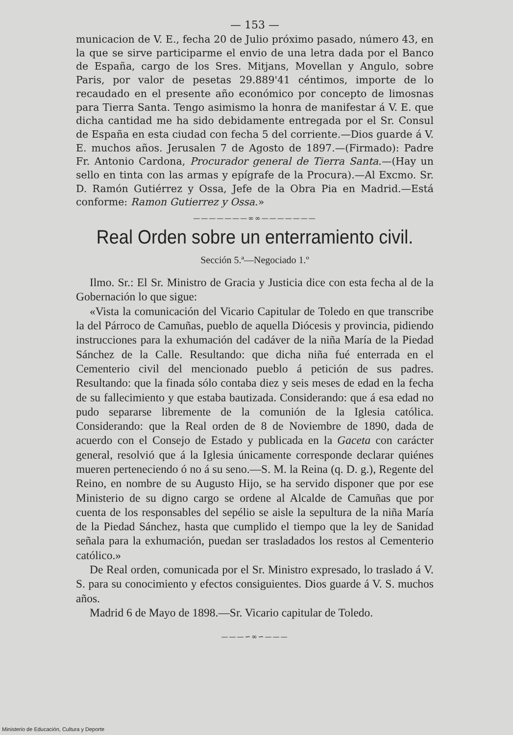— 153 —
municacion de V. E., fecha 20 de Julio próximo pasado, número 43, en la que se sirve participarme el envio de una letra dada por el Banco de España, cargo de los Sres. Mitjans, Movellan y Angulo, sobre Paris, por valor de pesetas 29.889'41 céntimos, importe de lo recaudado en el presente año económico por concepto de limosnas para Tierra Santa. Tengo asimismo la honra de manifestar á V. E. que dicha cantidad me ha sido debidamente entregada por el Sr. Consul de España en esta ciudad con fecha 5 del corriente.—Dios guarde á V. E. muchos años. Jerusalen 7 de Agosto de 1897.—(Firmado): Padre Fr. Antonio Cardona, Procurador general de Tierra Santa.—(Hay un sello en tinta con las armas y epígrafe de la Procura).—Al Excmo. Sr. D. Ramón Gutiérrez y Ossa, Jefe de la Obra Pia en Madrid.—Está conforme: Ramon Gutierrez y Ossa.»
———————∞∞———————
Real Orden sobre un enterramiento civil.
Sección 5.ª—Negociado 1.º
Ilmo. Sr.: El Sr. Ministro de Gracia y Justicia dice con esta fecha al de la Gobernación lo que sigue:
«Vista la comunicación del Vicario Capitular de Toledo en que transcribe la del Párroco de Camuñas, pueblo de aquella Diócesis y provincia, pidiendo instrucciones para la exhumación del cadáver de la niña María de la Piedad Sánchez de la Calle. Resultando: que dicha niña fué enterrada en el Cementerio civil del mencionado pueblo á petición de sus padres. Resultando: que la finada sólo contaba diez y seis meses de edad en la fecha de su fallecimiento y que estaba bautizada. Considerando: que á esa edad no pudo separarse libremente de la comunión de la Iglesia católica. Considerando: que la Real orden de 8 de Noviembre de 1890, dada de acuerdo con el Consejo de Estado y publicada en la Gaceta con carácter general, resolvió que á la Iglesia únicamente corresponde declarar quiénes mueren perteneciendo ó no á su seno.—S. M. la Reina (q. D. g.), Regente del Reino, en nombre de su Augusto Hijo, se ha servido disponer que por ese Ministerio de su digno cargo se ordene al Alcalde de Camuñas que por cuenta de los responsables del sepélio se aisle la sepultura de la niña María de la Piedad Sánchez, hasta que cumplido el tiempo que la ley de Sanidad señala para la exhumación, puedan ser trasladados los restos al Cementerio católico.»
De Real orden, comunicada por el Sr. Ministro expresado, lo traslado á V. S. para su conocimiento y efectos consiguientes. Dios guarde á V. S. muchos años.
Madrid 6 de Mayo de 1898.—Sr. Vicario capitular de Toledo.
———∽∞∽———
Ministerio de Educación, Cultura y Deporte